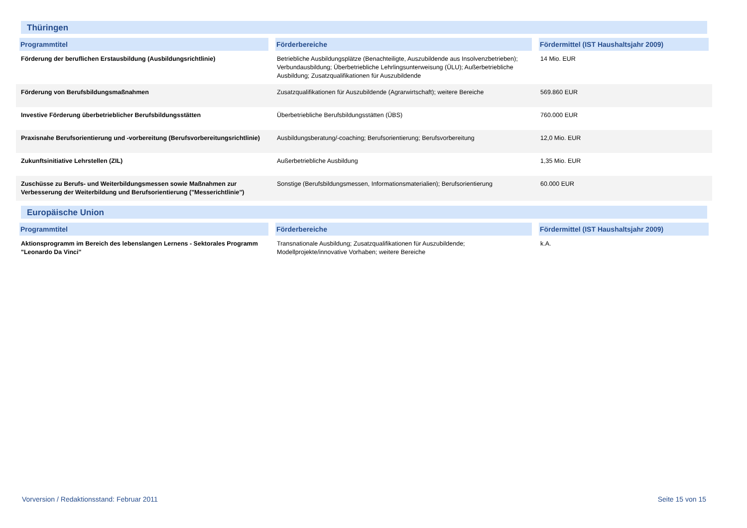Thüringen
| Programmtitel | Förderbereiche | Fördermittel (IST Haushaltsjahr 2009) |
| --- | --- | --- |
| Förderung der beruflichen Erstausbildung (Ausbildungsrichtlinie) | Betriebliche Ausbildungsplätze (Benachteiligte, Auszubildende aus Insolvenzbetrieben); Verbundausbildung; Überbetriebliche Lehrlingsunterweisung (ÜLU); Außerbetriebliche Ausbildung; Zusatzqualifikationen für Auszubildende | 14 Mio. EUR |
| Förderung von Berufsbildungsmaßnahmen | Zusatzqualifikationen für Auszubildende (Agrarwirtschaft); weitere Bereiche | 569.860 EUR |
| Investive Förderung überbetrieblicher Berufsbildungsstätten | Überbetriebliche Berufsbildungsstätten (ÜBS) | 760.000 EUR |
| Praxisnahe Berufsorientierung und -vorbereitung (Berufsvorbereitungsrichtlinie) | Ausbildungsberatung/-coaching; Berufsorientierung; Berufsvorbereitung | 12,0 Mio. EUR |
| Zukunftsinitiative Lehrstellen (ZIL) | Außerbetriebliche Ausbildung | 1,35 Mio. EUR |
| Zuschüsse zu Berufs- und Weiterbildungsmessen sowie Maßnahmen zur Verbesserung der Weiterbildung und Berufsorientierung ("Messerichtlinie") | Sonstige (Berufsbildungsmessen, Informationsmaterialien); Berufsorientierung | 60.000 EUR |
Europäische Union
| Programmtitel | Förderbereiche | Fördermittel (IST Haushaltsjahr 2009) |
| --- | --- | --- |
| Aktionsprogramm im Bereich des lebenslangen Lernens - Sektorales Programm "Leonardo Da Vinci" | Transnationale Ausbildung; Zusatzqualifikationen für Auszubildende; Modellprojekte/innovative Vorhaben; weitere Bereiche | k.A. |
Vorversion / Redaktionsstand: Februar 2011 Seite 15 von 15